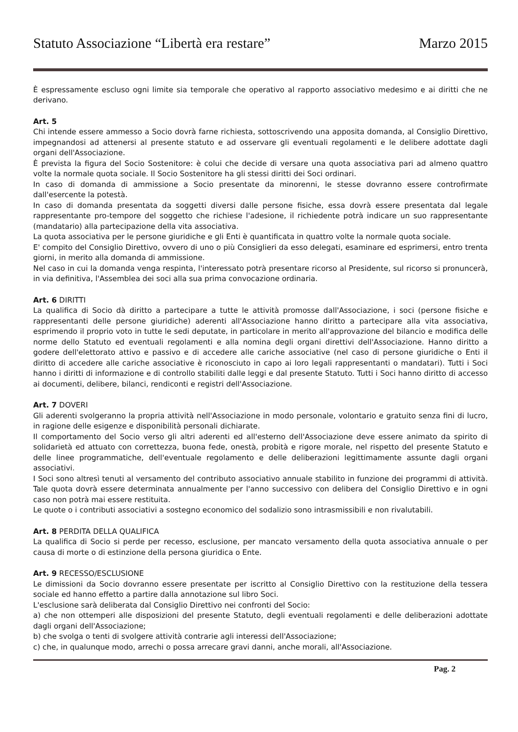Statuto Associazione “Libertà era restare” Marzo 2015
È espressamente escluso ogni limite sia temporale che operativo al rapporto associativo medesimo e ai diritti che ne derivano.
Art. 5
Chi intende essere ammesso a Socio dovrà farne richiesta, sottoscrivendo una apposita domanda, al Consiglio Direttivo, impegnandosi ad attenersi al presente statuto e ad osservare gli eventuali regolamenti e le delibere adottate dagli organi dell'Associazione.
È prevista la figura del Socio Sostenitore: è colui che decide di versare una quota associativa pari ad almeno quattro volte la normale quota sociale. Il Socio Sostenitore ha gli stessi diritti dei Soci ordinari.
In caso di domanda di ammissione a Socio presentate da minorenni, le stesse dovranno essere controfirmate dall'esercente la potestà.
In caso di domanda presentata da soggetti diversi dalle persone fisiche, essa dovrà essere presentata dal legale rappresentante pro-tempore del soggetto che richiese l'adesione, il richiedente potrà indicare un suo rappresentante (mandatario) alla partecipazione della vita associativa.
La quota associativa per le persone giuridiche e gli Enti è quantificata in quattro volte la normale quota sociale.
E' compito del Consiglio Direttivo, ovvero di uno o più Consiglieri da esso delegati, esaminare ed esprimersi, entro trenta giorni, in merito alla domanda di ammissione.
Nel caso in cui la domanda venga respinta, l'interessato potrà presentare ricorso al Presidente, sul ricorso si pronuncerà, in via definitiva, l'Assemblea dei soci alla sua prima convocazione ordinaria.
Art. 6 DIRITTI
La qualifica di Socio dà diritto a partecipare a tutte le attività promosse dall'Associazione, i soci (persone fisiche e rappresentanti delle persone giuridiche) aderenti all'Associazione hanno diritto a partecipare alla vita associativa, esprimendo il proprio voto in tutte le sedi deputate, in particolare in merito all'approvazione del bilancio e modifica delle norme dello Statuto ed eventuali regolamenti e alla nomina degli organi direttivi dell'Associazione. Hanno diritto a godere dell'elettorato attivo e passivo e di accedere alle cariche associative (nel caso di persone giuridiche o Enti il diritto di accedere alle cariche associative è riconosciuto in capo ai loro legali rappresentanti o mandatari). Tutti i Soci hanno i diritti di informazione e di controllo stabiliti dalle leggi e dal presente Statuto. Tutti i Soci hanno diritto di accesso ai documenti, delibere, bilanci, rendiconti e registri dell'Associazione.
Art. 7 DOVERI
Gli aderenti svolgeranno la propria attività nell'Associazione in modo personale, volontario e gratuito senza fini di lucro, in ragione delle esigenze e disponibilità personali dichiarate.
Il comportamento del Socio verso gli altri aderenti ed all'esterno dell'Associazione deve essere animato da spirito di solidarietà ed attuato con correttezza, buona fede, onestà, probità e rigore morale, nel rispetto del presente Statuto e delle linee programmatiche, dell'eventuale regolamento e delle deliberazioni legittimamente assunte dagli organi associativi.
I Soci sono altresì tenuti al versamento del contributo associativo annuale stabilito in funzione dei programmi di attività. Tale quota dovrà essere determinata annualmente per l'anno successivo con delibera del Consiglio Direttivo e in ogni caso non potrà mai essere restituita.
Le quote o i contributi associativi a sostegno economico del sodalizio sono intrasmissibili e non rivalutabili.
Art. 8 PERDITA DELLA QUALIFICA
La qualifica di Socio si perde per recesso, esclusione, per mancato versamento della quota associativa annuale o per causa di morte o di estinzione della persona giuridica o Ente.
Art. 9 RECESSO/ESCLUSIONE
Le dimissioni da Socio dovranno essere presentate per iscritto al Consiglio Direttivo con la restituzione della tessera sociale ed hanno effetto a partire dalla annotazione sul libro Soci.
L'esclusione sarà deliberata dal Consiglio Direttivo nei confronti del Socio:
a) che non ottemperi alle disposizioni del presente Statuto, degli eventuali regolamenti e delle deliberazioni adottate dagli organi dell'Associazione;
b) che svolga o tenti di svolgere attività contrarie agli interessi dell'Associazione;
c) che, in qualunque modo, arrechi o possa arrecare gravi danni, anche morali, all'Associazione.
Pag. 2